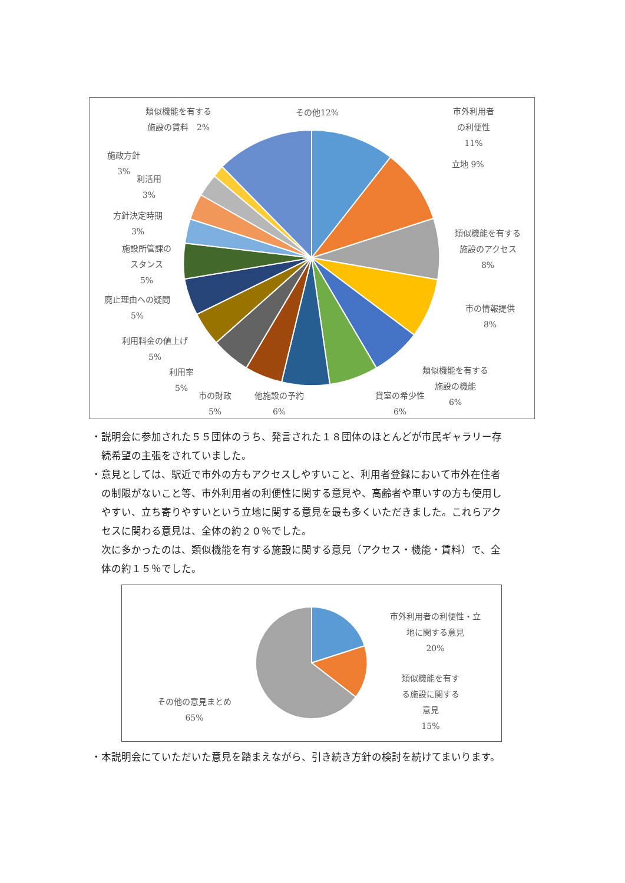類似機能を有する
施設の賃料　2%
その他12%
施政方針
3%
利活用
3%
方針決定時期
3%
施設所管課の
スタンス
5%
廃止理由への疑問
5%
利用料金の値上げ
5%
利用率
5%
市の財政
5%
他施設の予約
6%
貸室の希少性
6%
類似機能を有する
施設の機能
6%
市外利用者
の利便性
11%
立地 9%
類似機能を有する
施設のアクセス
8%
市の情報提供
8%
・説明会に参加された５５団体のうち、発言された１８団体のほとんどが市民ギャラリー存
　続希望の主張をされていました。
・意見としては、駅近で市外の方もアクセスしやすいこと、利用者登録において市外在住者
　の制限がないこと等、市外利用者の利便性に関する意見や、高齢者や車いすの方も使用し
　やすい、立ち寄りやすいという立地に関する意見を最も多くいただきました。これらアク
　セスに関わる意見は、全体の約２０％でした。
　次に多かったのは、類似機能を有する施設に関する意見（アクセス・機能・賃料）で、全
　体の約１５％でした。
市外利用者の利便性・立
地に関する意見
20%
類似機能を有す
る施設に関する
意見
15%
その他の意見まとめ
65%
・本説明会にていただいた意見を踏まえながら、引き続き方針の検討を続けてまいります。